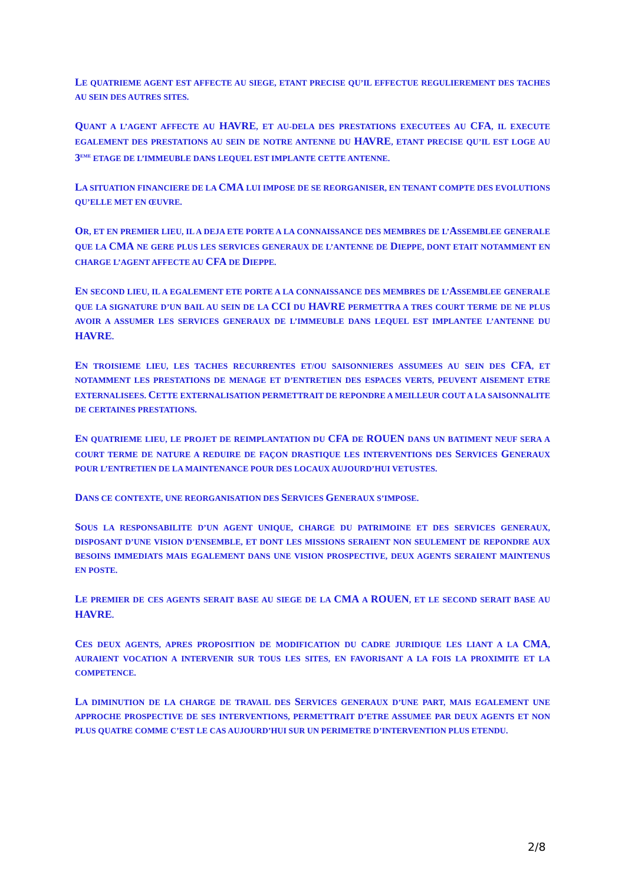LE QUATRIEME AGENT EST AFFECTE AU SIEGE, ETANT PRECISE QU’IL EFFECTUE REGULIEREMENT DES TACHES AU SEIN DES AUTRES SITES.
QUANT A L’AGENT AFFECTE AU HAVRE, ET AU-DELA DES PRESTATIONS EXECUTEES AU CFA, IL EXECUTE EGALEMENT DES PRESTATIONS AU SEIN DE NOTRE ANTENNE DU HAVRE, ETANT PRECISE QU’IL EST LOGE AU 3<sup>EME</sup> ETAGE DE L’IMMEUBLE DANS LEQUEL EST IMPLANTE CETTE ANTENNE.
LA SITUATION FINANCIERE DE LA CMA LUI IMPOSE DE SE REORGANISER, EN TENANT COMPTE DES EVOLUTIONS QU’ELLE MET EN ŒUVRE.
OR, ET EN PREMIER LIEU, IL A DEJA ETE PORTE A LA CONNAISSANCE DES MEMBRES DE L’ASSEMBLEE GENERALE QUE LA CMA NE GERE PLUS LES SERVICES GENERAUX DE L’ANTENNE DE DIEPPE, DONT ETAIT NOTAMMENT EN CHARGE L’AGENT AFFECTE AU CFA DE DIEPPE.
EN SECOND LIEU, IL A EGALEMENT ETE PORTE A LA CONNAISSANCE DES MEMBRES DE L’ASSEMBLEE GENERALE QUE LA SIGNATURE D’UN BAIL AU SEIN DE LA CCI DU HAVRE PERMETTRA A TRES COURT TERME DE NE PLUS AVOIR A ASSUMER LES SERVICES GENERAUX DE L’IMMEUBLE DANS LEQUEL EST IMPLANTEE L’ANTENNE DU HAVRE.
EN TROISIEME LIEU, LES TACHES RECURRENTES ET/OU SAISONNIERES ASSUMEES AU SEIN DES CFA, ET NOTAMMENT LES PRESTATIONS DE MENAGE ET D’ENTRETIEN DES ESPACES VERTS, PEUVENT AISEMENT ETRE EXTERNALISEES. CETTE EXTERNALISATION PERMETTRAIT DE REPONDRE A MEILLEUR COUT A LA SAISONNALITE DE CERTAINES PRESTATIONS.
EN QUATRIEME LIEU, LE PROJET DE REIMPLANTATION DU CFA DE ROUEN DANS UN BATIMENT NEUF SERA A COURT TERME DE NATURE A REDUIRE DE FAÇON DRASTIQUE LES INTERVENTIONS DES SERVICES GENERAUX POUR L’ENTRETIEN DE LA MAINTENANCE POUR DES LOCAUX AUJOURD’HUI VETUSTES.
DANS CE CONTEXTE, UNE REORGANISATION DES SERVICES GENERAUX S’IMPOSE.
SOUS LA RESPONSABILITE D’UN AGENT UNIQUE, CHARGE DU PATRIMOINE ET DES SERVICES GENERAUX, DISPOSANT D’UNE VISION D’ENSEMBLE, ET DONT LES MISSIONS SERAIENT NON SEULEMENT DE REPONDRE AUX BESOINS IMMEDIATS MAIS EGALEMENT DANS UNE VISION PROSPECTIVE, DEUX AGENTS SERAIENT MAINTENUS EN POSTE.
LE PREMIER DE CES AGENTS SERAIT BASE AU SIEGE DE LA CMA A ROUEN, ET LE SECOND SERAIT BASE AU HAVRE.
CES DEUX AGENTS, APRES PROPOSITION DE MODIFICATION DU CADRE JURIDIQUE LES LIANT A LA CMA, AURAIENT VOCATION A INTERVENIR SUR TOUS LES SITES, EN FAVORISANT A LA FOIS LA PROXIMITE ET LA COMPETENCE.
LA DIMINUTION DE LA CHARGE DE TRAVAIL DES SERVICES GENERAUX D’UNE PART, MAIS EGALEMENT UNE APPROCHE PROSPECTIVE DE SES INTERVENTIONS, PERMETTRAIT D’ETRE ASSUMEE PAR DEUX AGENTS ET NON PLUS QUATRE COMME C’EST LE CAS AUJOURD’HUI SUR UN PERIMETRE D’INTERVENTION PLUS ETENDU.
2/8